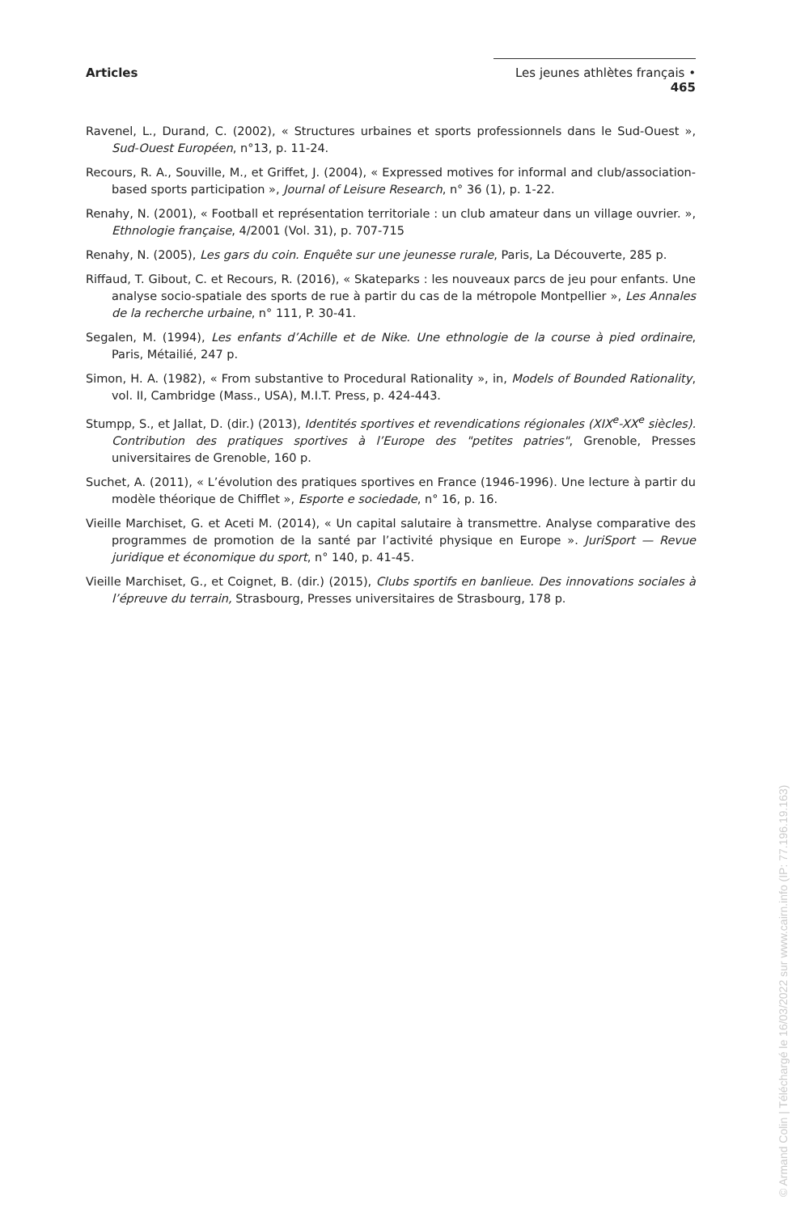Articles Les jeunes athlètes français • 465
Ravenel, L., Durand, C. (2002), « Structures urbaines et sports professionnels dans le Sud-Ouest », Sud-Ouest Européen, n°13, p. 11-24.
Recours, R. A., Souville, M., et Griffet, J. (2004), « Expressed motives for informal and club/association-based sports participation », Journal of Leisure Research, n° 36 (1), p. 1-22.
Renahy, N. (2001), « Football et représentation territoriale : un club amateur dans un village ouvrier. », Ethnologie française, 4/2001 (Vol. 31), p. 707-715
Renahy, N. (2005), Les gars du coin. Enquête sur une jeunesse rurale, Paris, La Découverte, 285 p.
Riffaud, T. Gibout, C. et Recours, R. (2016), « Skateparks : les nouveaux parcs de jeu pour enfants. Une analyse socio-spatiale des sports de rue à partir du cas de la métropole Montpellier », Les Annales de la recherche urbaine, n° 111, P. 30-41.
Segalen, M. (1994), Les enfants d’Achille et de Nike. Une ethnologie de la course à pied ordinaire, Paris, Métailié, 247 p.
Simon, H. A. (1982), « From substantive to Procedural Rationality », in, Models of Bounded Rationality, vol. II, Cambridge (Mass., USA), M.I.T. Press, p. 424-443.
Stumpp, S., et Jallat, D. (dir.) (2013), Identités sportives et revendications régionales (XIX<sup>e</sup>-XX<sup>e</sup> siècles). Contribution des pratiques sportives à l’Europe des "petites patries", Grenoble, Presses universitaires de Grenoble, 160 p.
Suchet, A. (2011), « L’évolution des pratiques sportives en France (1946-1996). Une lecture à partir du modèle théorique de Chifflet », Esporte e sociedade, n° 16, p. 16.
Vieille Marchiset, G. et Aceti M. (2014), « Un capital salutaire à transmettre. Analyse comparative des programmes de promotion de la santé par l’activité physique en Europe ». JuriSport — Revue juridique et économique du sport, n° 140, p. 41-45.
Vieille Marchiset, G., et Coignet, B. (dir.) (2015), Clubs sportifs en banlieue. Des innovations sociales à l’épreuve du terrain, Strasbourg, Presses universitaires de Strasbourg, 178 p.
© Armand Colin | Téléchargé le 16/03/2022 sur www.cairn.info (IP: 77.196.19.163)